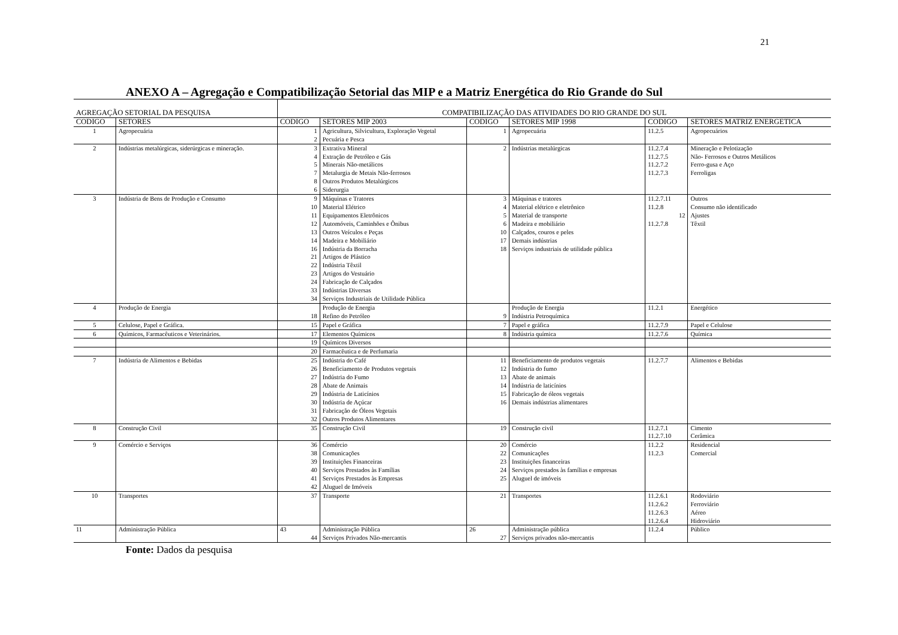21
ANEXO A – Agregação e Compatibilização Setorial das MIP e a Matriz Energética do Rio Grande do Sul
| AGREGAÇÃO SETORIAL DA PESQUISA | | COMPATIBILIZAÇÃO DAS ATIVIDADES DO RIO GRANDE DO SUL | | | | | |
| --- | --- | --- | --- | --- | --- | --- | --- |
| CODIGO | SETORES | CODIGO | SETORES MIP 2003 | CODIGO | SETORES MIP 1998 | CODIGO | SETORES MATRIZ ENERGETICA |
| 1 | Agropecuária | 1 2 | Agricultura, Silvicultura, Exploração Vegetal Pecuária e Pesca | 1 | Agropecuária | 11.2.5 | Agropecuários |
| 2 | Indústrias metalúrgicas, siderúrgicas e mineração. | 3 4 5 7 8 6 | Extrativa Mineral Extração de Petróleo e Gás Minerais Não-metálicos Metalurgia de Metais Não-ferrosos Outros Produtos Metalúrgicos Siderurgia | 2 | Indústrias metalúrgicas | 11.2.7.4 11.2.7.5 11.2.7.2 11.2.7.3 | Mineração e Pelotização Não- Ferrosos e Outros Metálicos Ferro-gusa e Aço Ferroligas |
| 3 | Indústria de Bens de Produção e Consumo | 9 10 11 12 13 14 16 21 22 23 24 33 34 | Máquinas e Tratores Material Elétrico Equipamentos Eletrônicos Automóveis, Caminhões e Ônibus Outros Veículos e Peças Madeira e Mobiliário Indústria da Borracha Artigos de Plástico Indústria Têxtil Artigos do Vestuário Fabricação de Calçados Indústrias Diversas Serviços Industriais de Utilidade Pública | 3 4 5 6 10 17 18 | Máquinas e tratores Material elétrico e eletrônico Material de transporte Madeira e mobiliário Calçados, couros e peles Demais indústrias Serviços industriais de utilidade pública | 11.2.7.11 11.2.8 12 11.2.7.8 | Outros Consumo não identificado Ajustes Têxtil |
| 4 | Produção de Energia | 18 | Produção de Energia Refino do Petróleo | 9 | Produção de Energia Indústria Petroquímica | 11.2.1 | Energético |
| 5 | Celulose, Papel e Gráfica. | 15 | Papel e Gráfica | 7 | Papel e gráfica | 11.2.7.9 | Papel e Celulose |
| 6 | Químicos, Farmacêuticos e Veterinários. | 17 | Elementos Químicos | 8 | Indústria química | 11.2.7.6 | Química |
| | | 19 | Químicos Diversos | | | | |
| | | 20 | Farmacêutica e de Perfumaria | | | | |
| 7 | Indústria de Alimentos e Bebidas | 25 26 27 28 29 30 31 32 | Indústria do Café Beneficiamento de Produtos vegetais Indústria do Fumo Abate de Animais Indústria de Laticínios Indústria de Açúcar Fabricação de Óleos Vegetais Outros Produtos Alimentares | 11 12 13 14 15 16 | Beneficiamento de produtos vegetais Indústria do fumo Abate de animais Indústria de laticínios Fabricação de óleos vegetais Demais indústrias alimentares | 11.2.7.7 | Alimentos e Bebidas |
| 8 | Construção Civil | 35 | Construção Civil | 19 | Construção civil | 11.2.7.1 11.2.7.10 | Cimento Cerâmica |
| 9 | Comércio e Serviços | 36 38 39 40 41 42 | Comércio Comunicações Instituições Financeiras Serviços Prestados às Famílias Serviços Prestados às Empresas Aluguel de Imóveis | 20 22 23 24 25 | Comércio Comunicações Instituições financeiras Serviços prestados às famílias e empresas Aluguel de imóveis | 11.2.2 11.2.3 | Residencial Comercial |
| 10 | Transportes | 37 | Transporte | 21 | Transportes | 11.2.6.1 11.2.6.2 11.2.6.3 11.2.6.4 | Rodoviário Ferroviário Aéreo Hidroviário |
| 11 | Administração Pública | 43 44 | Administração Pública Serviços Privados Não-mercantis | 26 27 | Administração pública Serviços privados não-mercantis | 11.2.4 | Público |
Fonte: Dados da pesquisa